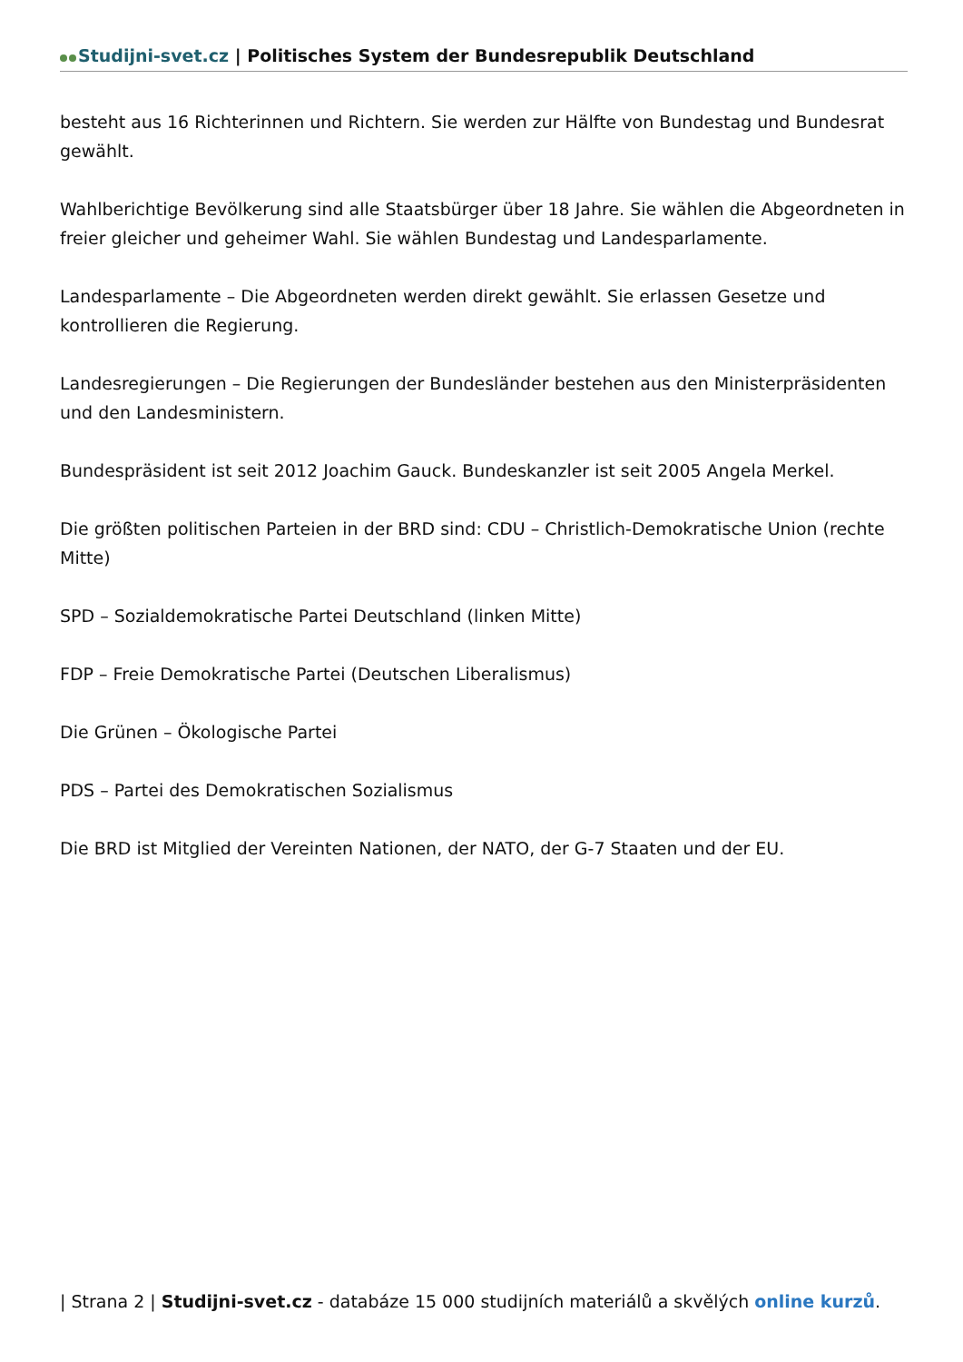Studijni-svet.cz | Politisches System der Bundesrepublik Deutschland
besteht aus 16 Richterinnen und Richtern. Sie werden zur Hälfte von Bundestag und Bundesrat gewählt.
Wahlberichtige Bevölkerung sind alle Staatsbürger über 18 Jahre. Sie wählen die Abgeordneten in freier gleicher und geheimer Wahl. Sie wählen Bundestag und Landesparlamente.
Landesparlamente – Die Abgeordneten werden direkt gewählt. Sie erlassen Gesetze und kontrollieren die Regierung.
Landesregierungen – Die Regierungen der Bundesländer bestehen aus den Ministerpräsidenten und den Landesministern.
Bundespräsident ist seit 2012 Joachim Gauck. Bundeskanzler ist seit 2005 Angela Merkel.
Die größten politischen Parteien in der BRD sind: CDU – Christlich-Demokratische Union (rechte Mitte)
SPD – Sozialdemokratische Partei Deutschland (linken Mitte)
FDP – Freie Demokratische Partei (Deutschen Liberalismus)
Die Grünen – Ökologische Partei
PDS – Partei des Demokratischen Sozialismus
Die BRD ist Mitglied der Vereinten Nationen, der NATO, der G-7 Staaten und der EU.
| Strana 2 | Studijni-svet.cz - databáze 15 000 studijních materiálů a skvělých online kurzů.